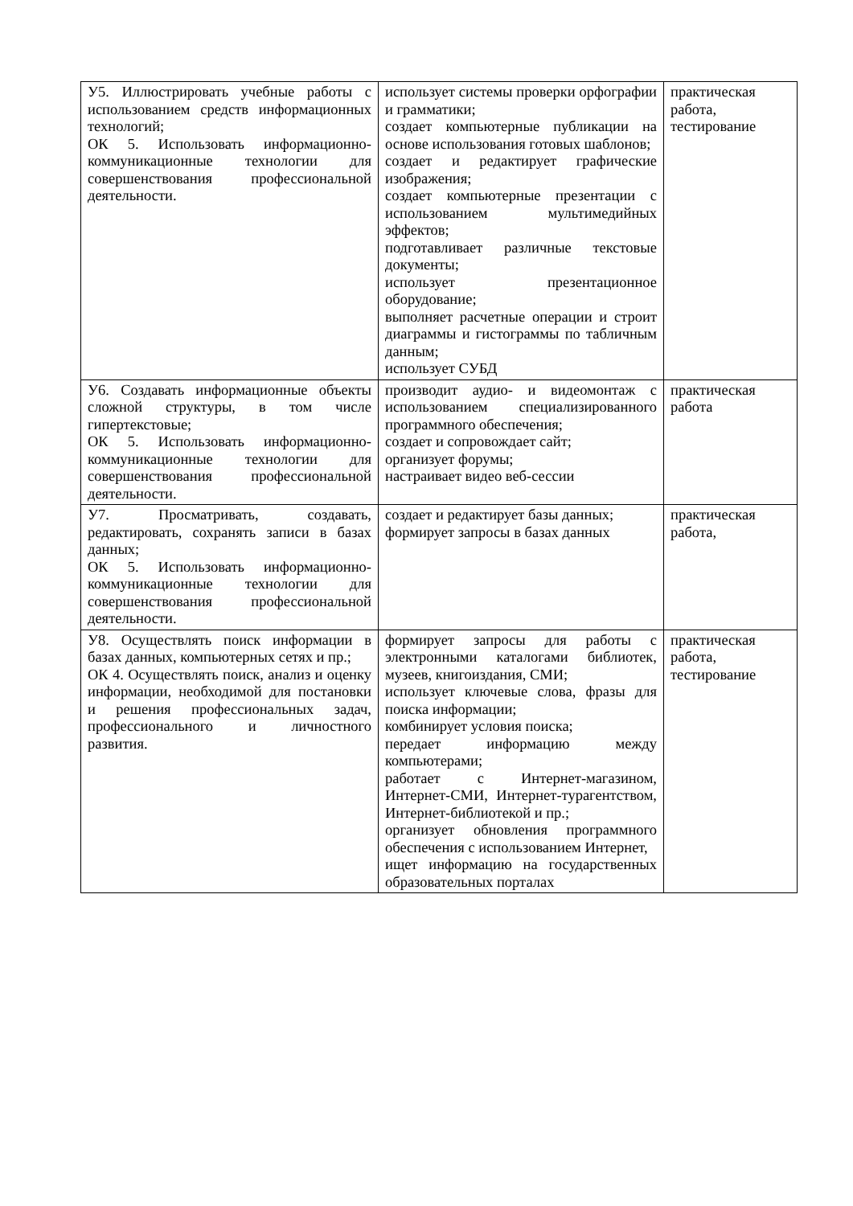| У5. Иллюстрировать учебные работы с использованием средств информационных технологий; ОК 5. Использовать информационно-коммуникационные технологии для совершенствования профессиональной деятельности. | использует системы проверки орфографии и грамматики; создает компьютерные публикации на основе использования готовых шаблонов; создает и редактирует графические изображения; создает компьютерные презентации с использованием мультимедийных эффектов; подготавливает различные текстовые документы; использует презентационное оборудование; выполняет расчетные операции и строит диаграммы и гистограммы по табличным данным; использует СУБД | практическая работа, тестирование |
| У6. Создавать информационные объекты сложной структуры, в том числе гипертекстовые; ОК 5. Использовать информационно-коммуникационные технологии для совершенствования профессиональной деятельности. | производит аудио- и видеомонтаж с использованием специализированного программного обеспечения; создает и сопровождает сайт; организует форумы; настраивает видео веб-сессии | практическая работа |
| У7. Просматривать, создавать, редактировать, сохранять записи в базах данных; ОК 5. Использовать информационно-коммуникационные технологии для совершенствования профессиональной деятельности. | создает и редактирует базы данных; формирует запросы в базах данных | практическая работа, |
| У8. Осуществлять поиск информации в базах данных, компьютерных сетях и пр.; ОК 4. Осуществлять поиск, анализ и оценку информации, необходимой для постановки и решения профессиональных задач, профессионального и личностного развития. | формирует запросы для работы с электронными каталогами библиотек, музеев, книгоиздания, СМИ; использует ключевые слова, фразы для поиска информации; комбинирует условия поиска; передает информацию между компьютерами; работает с Интернет-магазином, Интернет-СМИ, Интернет-турагентством, Интернет-библиотекой и пр.; организует обновления программного обеспечения с использованием Интернет, ищет информацию на государственных образовательных порталах | практическая работа, тестирование |